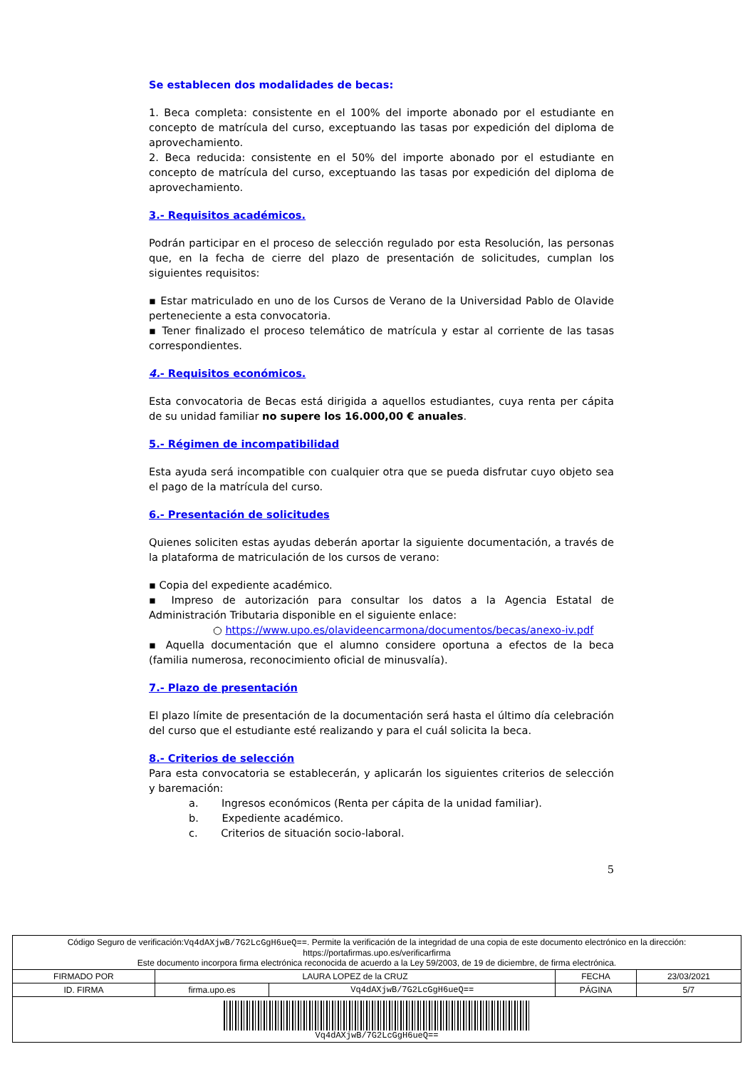Se establecen dos modalidades de becas:
1. Beca completa: consistente en el 100% del importe abonado por el estudiante en concepto de matrícula del curso, exceptuando las tasas por expedición del diploma de aprovechamiento.
2. Beca reducida: consistente en el 50% del importe abonado por el estudiante en concepto de matrícula del curso, exceptuando las tasas por expedición del diploma de aprovechamiento.
3.- Requisitos académicos.
Podrán participar en el proceso de selección regulado por esta Resolución, las personas que, en la fecha de cierre del plazo de presentación de solicitudes, cumplan los siguientes requisitos:
▪ Estar matriculado en uno de los Cursos de Verano de la Universidad Pablo de Olavide perteneciente a esta convocatoria.
▪ Tener finalizado el proceso telemático de matrícula y estar al corriente de las tasas correspondientes.
4.- Requisitos económicos.
Esta convocatoria de Becas está dirigida a aquellos estudiantes, cuya renta per cápita de su unidad familiar no supere los 16.000,00 € anuales.
5.- Régimen de incompatibilidad
Esta ayuda será incompatible con cualquier otra que se pueda disfrutar cuyo objeto sea el pago de la matrícula del curso.
6.- Presentación de solicitudes
Quienes soliciten estas ayudas deberán aportar la siguiente documentación, a través de la plataforma de matriculación de los cursos de verano:
▪ Copia del expediente académico.
▪ Impreso de autorización para consultar los datos a la Agencia Estatal de Administración Tributaria disponible en el siguiente enlace:
○ https://www.upo.es/olavideencarmona/documentos/becas/anexo-iv.pdf
▪ Aquella documentación que el alumno considere oportuna a efectos de la beca (familia numerosa, reconocimiento oficial de minusvalía).
7.- Plazo de presentación
El plazo límite de presentación de la documentación será hasta el último día celebración del curso que el estudiante esté realizando y para el cuál solicita la beca.
8.- Criterios de selección
Para esta convocatoria se establecerán, y aplicarán los siguientes criterios de selección y baremación:
a. Ingresos económicos (Renta per cápita de la unidad familiar).
b. Expediente académico.
c. Criterios de situación socio-laboral.
5
| Código Seguro de verificación: Vq4dAXjwB/7G2LcGgH6ueQ== . Permite la verificación de la integridad de una copia de este documento electrónico en la dirección: https://portafirmas.upo.es/verificarfirma Este documento incorpora firma electrónica reconocida de acuerdo a la Ley 59/2003, de 19 de diciembre, de firma electrónica. | | | | |
| FIRMADO POR | LAURA LOPEZ de la CRUZ | | FECHA | 23/03/2021 |
| ID. FIRMA | firma.upo.es | Vq4dAXjwB/7G2LcGgH6ueQ== | PÁGINA | 5/7 |
| Vq4dAXjwB/7G2LcGgH6ueQ== | | | | |